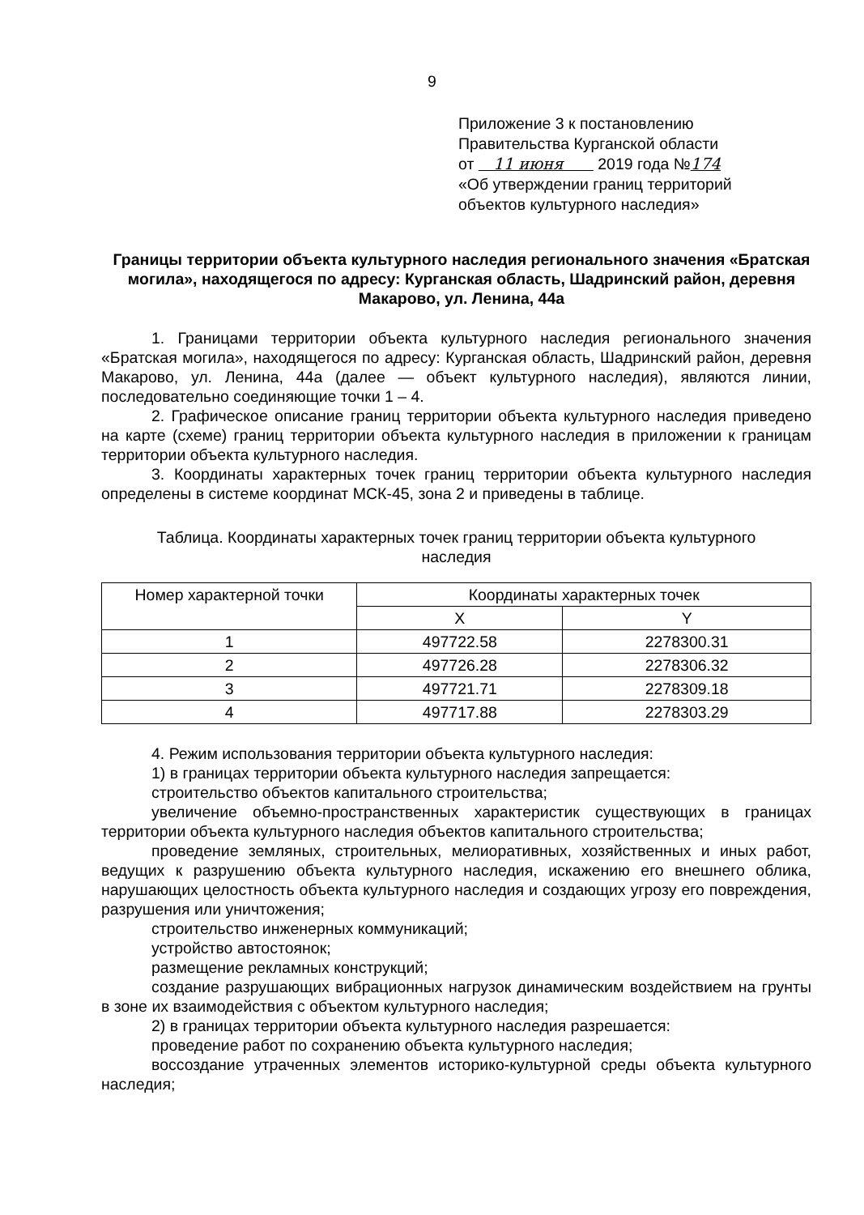9
Приложение 3 к постановлению
Правительства Курганской области
от 11 июня 2019 года №174
«Об утверждении границ территорий
объектов культурного наследия»
Границы территории объекта культурного наследия регионального значения «Братская могила», находящегося по адресу: Курганская область, Шадринский район, деревня Макарово, ул. Ленина, 44а
1. Границами территории объекта культурного наследия регионального значения «Братская могила», находящегося по адресу: Курганская область, Шадринский район, деревня Макарово, ул. Ленина, 44а (далее — объект культурного наследия), являются линии, последовательно соединяющие точки 1 – 4.
2. Графическое описание границ территории объекта культурного наследия приведено на карте (схеме) границ территории объекта культурного наследия в приложении к границам территории объекта культурного наследия.
3. Координаты характерных точек границ территории объекта культурного наследия определены в системе координат МСК-45, зона 2 и приведены в таблице.
Таблица. Координаты характерных точек границ территории объекта культурного наследия
| Номер характерной точки | Координаты характерных точек | |
| | X | Y |
| 1 | 497722.58 | 2278300.31 |
| 2 | 497726.28 | 2278306.32 |
| 3 | 497721.71 | 2278309.18 |
| 4 | 497717.88 | 2278303.29 |
4. Режим использования территории объекта культурного наследия:
1) в границах территории объекта культурного наследия запрещается:
строительство объектов капитального строительства;
увеличение объемно-пространственных характеристик существующих в границах территории объекта культурного наследия объектов капитального строительства;
проведение земляных, строительных, мелиоративных, хозяйственных и иных работ, ведущих к разрушению объекта культурного наследия, искажению его внешнего облика, нарушающих целостность объекта культурного наследия и создающих угрозу его повреждения, разрушения или уничтожения;
строительство инженерных коммуникаций;
устройство автостоянок;
размещение рекламных конструкций;
создание разрушающих вибрационных нагрузок динамическим воздействием на грунты в зоне их взаимодействия с объектом культурного наследия;
2) в границах территории объекта культурного наследия разрешается:
проведение работ по сохранению объекта культурного наследия;
воссоздание утраченных элементов историко-культурной среды объекта культурного наследия;